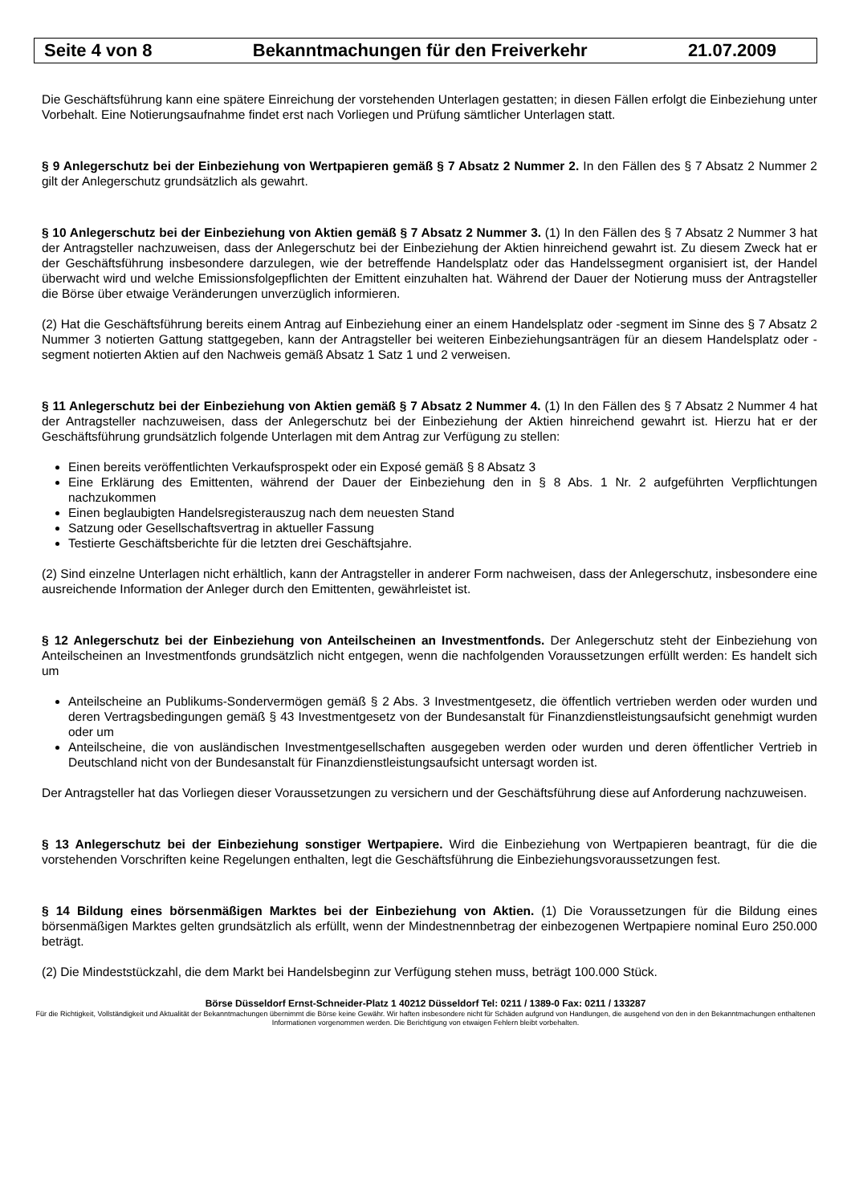Seite 4 von 8 Bekanntmachungen für den Freiverkehr 21.07.2009
Die Geschäftsführung kann eine spätere Einreichung der vorstehenden Unterlagen gestatten; in diesen Fällen erfolgt die Einbeziehung unter Vorbehalt. Eine Notierungsaufnahme findet erst nach Vorliegen und Prüfung sämtlicher Unterlagen statt.
§ 9 Anlegerschutz bei der Einbeziehung von Wertpapieren gemäß § 7 Absatz 2 Nummer 2. In den Fällen des § 7 Absatz 2 Nummer 2 gilt der Anlegerschutz grundsätzlich als gewahrt.
§ 10 Anlegerschutz bei der Einbeziehung von Aktien gemäß § 7 Absatz 2 Nummer 3. (1) In den Fällen des § 7 Absatz 2 Nummer 3 hat der Antragsteller nachzuweisen, dass der Anlegerschutz bei der Einbeziehung der Aktien hinreichend gewahrt ist. Zu diesem Zweck hat er der Geschäftsführung insbesondere darzulegen, wie der betreffende Handelsplatz oder das Handelssegment organisiert ist, der Handel überwacht wird und welche Emissionsfolgepflichten der Emittent einzuhalten hat. Während der Dauer der Notierung muss der Antragsteller die Börse über etwaige Veränderungen unverzüglich informieren.
(2) Hat die Geschäftsführung bereits einem Antrag auf Einbeziehung einer an einem Handelsplatz oder -segment im Sinne des § 7 Absatz 2 Nummer 3 notierten Gattung stattgegeben, kann der Antragsteller bei weiteren Einbeziehungsanträgen für an diesem Handelsplatz oder -segment notierten Aktien auf den Nachweis gemäß Absatz 1 Satz 1 und 2 verweisen.
§ 11 Anlegerschutz bei der Einbeziehung von Aktien gemäß § 7 Absatz 2 Nummer 4. (1) In den Fällen des § 7 Absatz 2 Nummer 4 hat der Antragsteller nachzuweisen, dass der Anlegerschutz bei der Einbeziehung der Aktien hinreichend gewahrt ist. Hierzu hat er der Geschäftsführung grundsätzlich folgende Unterlagen mit dem Antrag zur Verfügung zu stellen:
Einen bereits veröffentlichten Verkaufsprospekt oder ein Exposé gemäß § 8 Absatz 3
Eine Erklärung des Emittenten, während der Dauer der Einbeziehung den in § 8 Abs. 1 Nr. 2 aufgeführten Verpflichtungen nachzukommen
Einen beglaubigten Handelsregisterauszug nach dem neuesten Stand
Satzung oder Gesellschaftsvertrag in aktueller Fassung
Testierte Geschäftsberichte für die letzten drei Geschäftsjahre.
(2) Sind einzelne Unterlagen nicht erhältlich, kann der Antragsteller in anderer Form nachweisen, dass der Anlegerschutz, insbesondere eine ausreichende Information der Anleger durch den Emittenten, gewährleistet ist.
§ 12 Anlegerschutz bei der Einbeziehung von Anteilscheinen an Investmentfonds. Der Anlegerschutz steht der Einbeziehung von Anteilscheinen an Investmentfonds grundsätzlich nicht entgegen, wenn die nachfolgenden Voraussetzungen erfüllt werden: Es handelt sich um
Anteilscheine an Publikums-Sondervermögen gemäß § 2 Abs. 3 Investmentgesetz, die öffentlich vertrieben werden oder wurden und deren Vertragsbedingungen gemäß § 43 Investmentgesetz von der Bundesanstalt für Finanzdienstleistungsaufsicht genehmigt wurden oder um
Anteilscheine, die von ausländischen Investmentgesellschaften ausgegeben werden oder wurden und deren öffentlicher Vertrieb in Deutschland nicht von der Bundesanstalt für Finanzdienstleistungsaufsicht untersagt worden ist.
Der Antragsteller hat das Vorliegen dieser Voraussetzungen zu versichern und der Geschäftsführung diese auf Anforderung nachzuweisen.
§ 13 Anlegerschutz bei der Einbeziehung sonstiger Wertpapiere. Wird die Einbeziehung von Wertpapieren beantragt, für die die vorstehenden Vorschriften keine Regelungen enthalten, legt die Geschäftsführung die Einbeziehungsvoraussetzungen fest.
§ 14 Bildung eines börsenmäßigen Marktes bei der Einbeziehung von Aktien. (1) Die Voraussetzungen für die Bildung eines börsenmäßigen Marktes gelten grundsätzlich als erfüllt, wenn der Mindestnennbetrag der einbezogenen Wertpapiere nominal Euro 250.000 beträgt.
(2) Die Mindeststückzahl, die dem Markt bei Handelsbeginn zur Verfügung stehen muss, beträgt 100.000 Stück.
Börse Düsseldorf Ernst-Schneider-Platz 1 40212 Düsseldorf Tel: 0211 / 1389-0 Fax: 0211 / 133287
Für die Richtigkeit, Vollständigkeit und Aktualität der Bekanntmachungen übernimmt die Börse keine Gewähr. Wir haften insbesondere nicht für Schäden aufgrund von Handlungen, die ausgehend von den in den Bekanntmachungen enthaltenen Informationen vorgenommen werden. Die Berichtigung von etwaigen Fehlern bleibt vorbehalten.